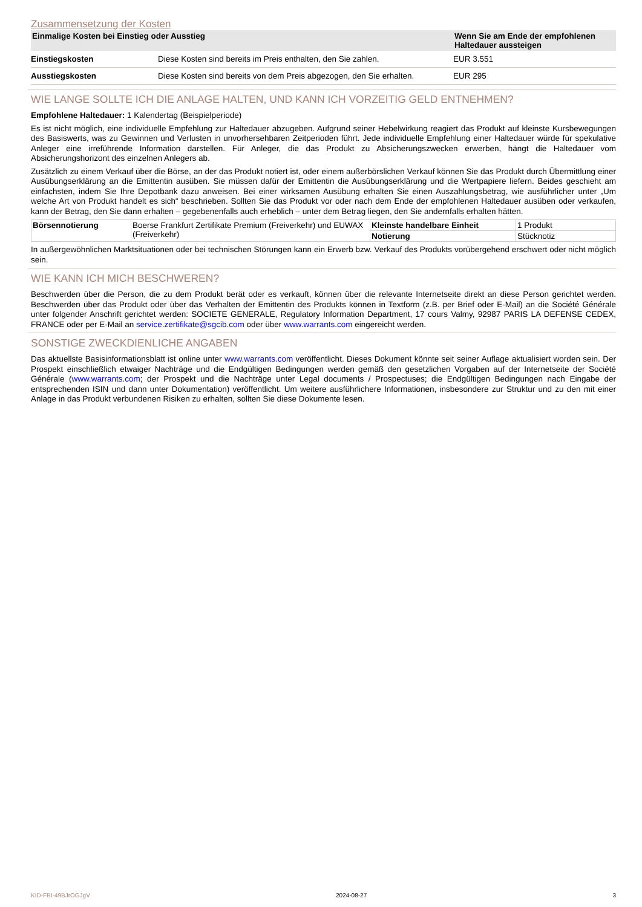Zusammensetzung der Kosten
| Einmalige Kosten bei Einstieg oder Ausstieg | | Wenn Sie am Ende der empfohlenen Haltedauer aussteigen |
| --- | --- | --- |
| Einstiegskosten | Diese Kosten sind bereits im Preis enthalten, den Sie zahlen. | EUR 3.551 |
| Ausstiegskosten | Diese Kosten sind bereits von dem Preis abgezogen, den Sie erhalten. | EUR 295 |
WIE LANGE SOLLTE ICH DIE ANLAGE HALTEN, UND KANN ICH VORZEITIG GELD ENTNEHMEN?
Empfohlene Haltedauer: 1 Kalendertag (Beispielperiode)
Es ist nicht möglich, eine individuelle Empfehlung zur Haltedauer abzugeben. Aufgrund seiner Hebelwirkung reagiert das Produkt auf kleinste Kursbewegungen des Basiswerts, was zu Gewinnen und Verlusten in unvorhersehbaren Zeitperioden führt. Jede individuelle Empfehlung einer Haltedauer würde für spekulative Anleger eine irreführende Information darstellen. Für Anleger, die das Produkt zu Absicherungszwecken erwerben, hängt die Haltedauer vom Absicherungshorizont des einzelnen Anlegers ab.
Zusätzlich zu einem Verkauf über die Börse, an der das Produkt notiert ist, oder einem außerbörslichen Verkauf können Sie das Produkt durch Übermittlung einer Ausübungserklärung an die Emittentin ausüben. Sie müssen dafür der Emittentin die Ausübungserklärung und die Wertpapiere liefern. Beides geschieht am einfachsten, indem Sie Ihre Depotbank dazu anweisen. Bei einer wirksamen Ausübung erhalten Sie einen Auszahlungsbetrag, wie ausführlicher unter „Um welche Art von Produkt handelt es sich“ beschrieben. Sollten Sie das Produkt vor oder nach dem Ende der empfohlenen Haltedauer ausüben oder verkaufen, kann der Betrag, den Sie dann erhalten – gegebenenfalls auch erheblich – unter dem Betrag liegen, den Sie andernfalls erhalten hätten.
| Börsennotierung | Boerse Frankfurt Zertifikate Premium (Freiverkehr) und EUWAX (Freiverkehr) | Kleinste handelbare Einheit | 1 Produkt |
| | | Notierung | Stücknotiz |
In außergewöhnlichen Marktsituationen oder bei technischen Störungen kann ein Erwerb bzw. Verkauf des Produkts vorübergehend erschwert oder nicht möglich sein.
WIE KANN ICH MICH BESCHWEREN?
Beschwerden über die Person, die zu dem Produkt berät oder es verkauft, können über die relevante Internetseite direkt an diese Person gerichtet werden. Beschwerden über das Produkt oder über das Verhalten der Emittentin des Produkts können in Textform (z.B. per Brief oder E-Mail) an die Société Générale unter folgender Anschrift gerichtet werden: SOCIETE GENERALE, Regulatory Information Department, 17 cours Valmy, 92987 PARIS LA DEFENSE CEDEX, FRANCE oder per E-Mail an service.zertifikate@sgcib.com oder über www.warrants.com eingereicht werden.
SONSTIGE ZWECKDIENLICHE ANGABEN
Das aktuellste Basisinformationsblatt ist online unter www.warrants.com veröffentlicht. Dieses Dokument könnte seit seiner Auflage aktualisiert worden sein. Der Prospekt einschließlich etwaiger Nachträge und die Endgültigen Bedingungen werden gemäß den gesetzlichen Vorgaben auf der Internetseite der Société Générale (www.warrants.com; der Prospekt und die Nachträge unter Legal documents / Prospectuses; die Endgültigen Bedingungen nach Eingabe der entsprechenden ISIN und dann unter Dokumentation) veröffentlicht. Um weitere ausführlichere Informationen, insbesondere zur Struktur und zu den mit einer Anlage in das Produkt verbundenen Risiken zu erhalten, sollten Sie diese Dokumente lesen.
KID-FBI-49BJrOGJgV 2024-08-27 3